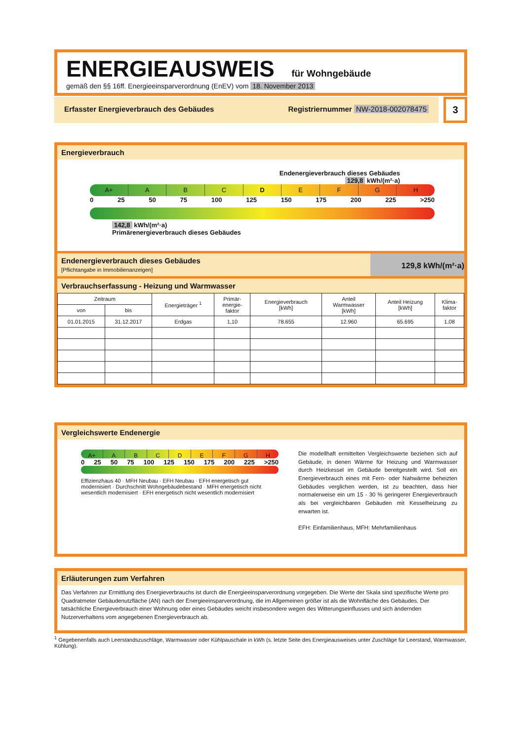ENERGIEAUSWEIS für Wohngebäude
gemäß den §§ 16ff. Energieeinsparverordnung (EnEV) vom 18. November 2013
Erfasster Energieverbrauch des Gebäudes Registriernummer NW-2018-002078475
3
Energieverbrauch
Endenergieverbrauch dieses Gebäudes
129,8 kWh/(m²·a)
A+ ABCDEFGH
0 25 50 75 100 125 150 175 200 225 >250
142,8 kWh/(m²·a)
Primärenergieverbrauch dieses Gebäudes
Endenergieverbrauch dieses Gebäudes
[Pflichtangabe in Immobilienanzeigen]
129,8 kWh/(m²·a)
Verbrauchserfassung - Heizung und Warmwasser
| Zeitraum | | Energieträger <sup>1</sup> | Primär- energie- faktor | Energieverbrauch [kWh] | Anteil Warmwasser [kWh] | Anteil Heizung [kWh] | Klima- faktor |
| --- | --- | --- | --- | --- | --- | --- | --- |
| von | bis | | | | | | |
| 01.01.2015 | 31.12.2017 | Erdgas | 1,10 | 78.655 | 12.960 | 65.695 | 1,08 |
Vergleichswerte Endenergie
A+ ABCDEFGH
0 25 50 75 100 125 150 175 200 225 >250
Effizienzhaus 40 · MFH Neubau · EFH Neubau · EFH energetisch gut modernisiert · Durchschnitt Wohngebäudebestand · MFH energetisch nicht wesentlich modernisiert · EFH energetisch nicht wesentlich modernisiert
Die modellhaft ermittelten Vergleichswerte beziehen sich auf Gebäude, in denen Wärme für Heizung und Warmwasser durch Heizkessel im Gebäude bereitgestellt wird. Soll ein Energieverbrauch eines mit Fern- oder Nahwärme beheizten Gebäudes verglichen werden, ist zu beachten, dass hier normalerweise ein um 15 - 30 % geringerer Energieverbrauch als bei vergleichbaren Gebäuden mit Kesselheizung zu erwarten ist.
EFH: Einfamilienhaus, MFH: Mehrfamilienhaus
Erläuterungen zum Verfahren
Das Verfahren zur Ermittlung des Energieverbrauchs ist durch die Energieeinsparverordnung vorgegeben. Die Werte der Skala sind spezifische Werte pro Quadratmeter Gebäudenutzfläche (AN) nach der Energieeinsparverordnung, die im Allgemeinen größer ist als die Wohnfläche des Gebäudes. Der tatsächliche Energieverbrauch einer Wohnung oder eines Gebäudes weicht insbesondere wegen des Witterungseinflusses und sich ändernden Nutzerverhaltens vom angegebenen Energieverbrauch ab.
<sup>1</sup> Gegebenenfalls auch Leerstandszuschläge, Warmwasser oder Kühlpauschale in kWh (s. letzte Seite des Energieausweises unter Zuschläge für Leerstand, Warmwasser, Kühlung).